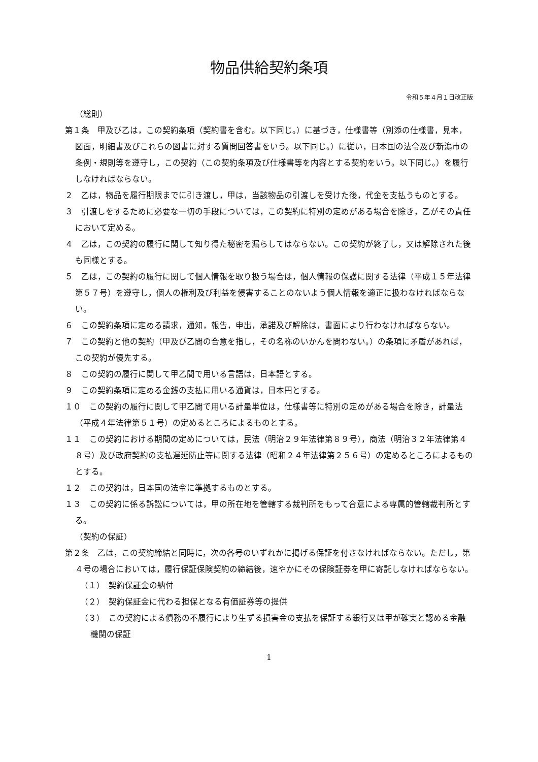物品供給契約条項
令和５年４月１日改正版
（総則）
第１条　甲及び乙は，この契約条項（契約書を含む。以下同じ。）に基づき，仕様書等（別添の仕様書，見本，図面，明細書及びこれらの図書に対する質問回答書をいう。以下同じ。）に従い，日本国の法令及び新潟市の条例・規則等を遵守し，この契約（この契約条項及び仕様書等を内容とする契約をいう。以下同じ。）を履行しなければならない。
２　乙は，物品を履行期限までに引き渡し，甲は，当該物品の引渡しを受けた後，代金を支払うものとする。
３　引渡しをするために必要な一切の手段については，この契約に特別の定めがある場合を除き，乙がその責任において定める。
４　乙は，この契約の履行に関して知り得た秘密を漏らしてはならない。この契約が終了し，又は解除された後も同様とする。
５　乙は，この契約の履行に関して個人情報を取り扱う場合は，個人情報の保護に関する法律（平成１５年法律第５７号）を遵守し，個人の権利及び利益を侵害することのないよう個人情報を適正に扱わなければならない。
６　この契約条項に定める請求，通知，報告，申出，承諾及び解除は，書面により行わなければならない。
７　この契約と他の契約（甲及び乙間の合意を指し，その名称のいかんを問わない。）の条項に矛盾があれば，この契約が優先する。
８　この契約の履行に関して甲乙間で用いる言語は，日本語とする。
９　この契約条項に定める金銭の支払に用いる通貨は，日本円とする。
１０　この契約の履行に関して甲乙間で用いる計量単位は，仕様書等に特別の定めがある場合を除き，計量法（平成４年法律第５１号）の定めるところによるものとする。
１１　この契約における期間の定めについては，民法（明治２９年法律第８９号），商法（明治３２年法律第４８号）及び政府契約の支払遅延防止等に関する法律（昭和２４年法律第２５６号）の定めるところによるものとする。
１２　この契約は，日本国の法令に準拠するものとする。
１３　この契約に係る訴訟については，甲の所在地を管轄する裁判所をもって合意による専属的管轄裁判所とする。
（契約の保証）
第２条　乙は，この契約締結と同時に，次の各号のいずれかに掲げる保証を付さなければならない。ただし，第４号の場合においては，履行保証保険契約の締結後，速やかにその保険証券を甲に寄託しなければならない。
（１）　契約保証金の納付
（２）　契約保証金に代わる担保となる有価証券等の提供
（３）　この契約による債務の不履行により生ずる損害金の支払を保証する銀行又は甲が確実と認める金融機関の保証
1